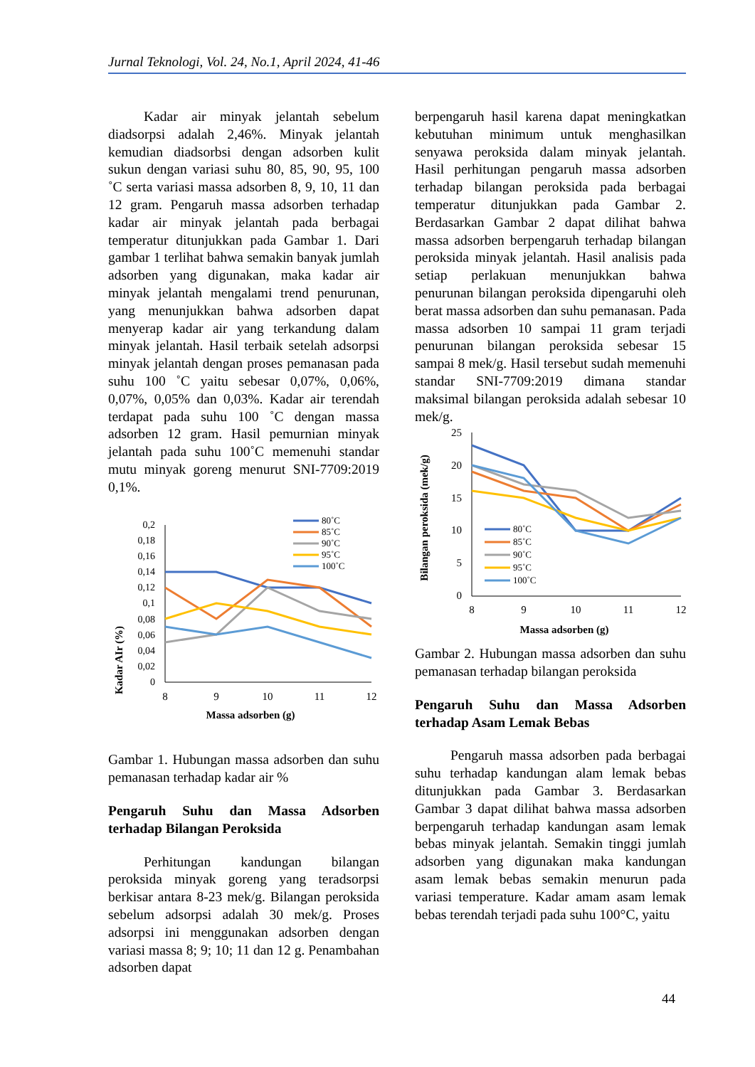Jurnal Teknologi, Vol. 24, No.1, April 2024, 41-46
Kadar air minyak jelantah sebelum diadsorpsi adalah 2,46%. Minyak jelantah kemudian diadsorbsi dengan adsorben kulit sukun dengan variasi suhu 80, 85, 90, 95, 100 ˚C serta variasi massa adsorben 8, 9, 10, 11 dan 12 gram. Pengaruh massa adsorben terhadap kadar air minyak jelantah pada berbagai temperatur ditunjukkan pada Gambar 1. Dari gambar 1 terlihat bahwa semakin banyak jumlah adsorben yang digunakan, maka kadar air minyak jelantah mengalami trend penurunan, yang menunjukkan bahwa adsorben dapat menyerap kadar air yang terkandung dalam minyak jelantah. Hasil terbaik setelah adsorpsi minyak jelantah dengan proses pemanasan pada suhu 100 ˚C yaitu sebesar 0,07%, 0,06%, 0,07%, 0,05% dan 0,03%. Kadar air terendah terdapat pada suhu 100 ˚C dengan massa adsorben 12 gram. Hasil pemurnian minyak jelantah pada suhu 100˚C memenuhi standar mutu minyak goreng menurut SNI-7709:2019 0,1%.
Kadar AIr (%)
0,2
0,18
0,16
0,14
0,12
0,1
0,08
0,06
0,04
0,02
0
8
9
10
11
12
Massa adsorben (g)
80˚C
85˚C
90˚C
95˚C
100˚C
Gambar 1. Hubungan massa adsorben dan suhu pemanasan terhadap kadar air %
Pengaruh Suhu dan Massa Adsorben terhadap Bilangan Peroksida
Perhitungan kandungan bilangan peroksida minyak goreng yang teradsorpsi berkisar antara 8-23 mek/g. Bilangan peroksida sebelum adsorpsi adalah 30 mek/g. Proses adsorpsi ini menggunakan adsorben dengan variasi massa 8; 9; 10; 11 dan 12 g. Penambahan adsorben dapat
berpengaruh hasil karena dapat meningkatkan kebutuhan minimum untuk menghasilkan senyawa peroksida dalam minyak jelantah. Hasil perhitungan pengaruh massa adsorben terhadap bilangan peroksida pada berbagai temperatur ditunjukkan pada Gambar 2. Berdasarkan Gambar 2 dapat dilihat bahwa massa adsorben berpengaruh terhadap bilangan peroksida minyak jelantah. Hasil analisis pada setiap perlakuan menunjukkan bahwa penurunan bilangan peroksida dipengaruhi oleh berat massa adsorben dan suhu pemanasan. Pada massa adsorben 10 sampai 11 gram terjadi penurunan bilangan peroksida sebesar 15 sampai 8 mek/g. Hasil tersebut sudah memenuhi standar SNI-7709:2019 dimana standar maksimal bilangan peroksida adalah sebesar 10 mek/g.
Bilangan peroksida (mek/g)
25
20
15
10
5
0
8
9
10
11
12
Massa adsorben (g)
80˚C
85˚C
90˚C
95˚C
100˚C
Gambar 2. Hubungan massa adsorben dan suhu pemanasan terhadap bilangan peroksida
Pengaruh Suhu dan Massa Adsorben terhadap Asam Lemak Bebas
Pengaruh massa adsorben pada berbagai suhu terhadap kandungan alam lemak bebas ditunjukkan pada Gambar 3. Berdasarkan Gambar 3 dapat dilihat bahwa massa adsorben berpengaruh terhadap kandungan asam lemak bebas minyak jelantah. Semakin tinggi jumlah adsorben yang digunakan maka kandungan asam lemak bebas semakin menurun pada variasi temperature. Kadar amam asam lemak bebas terendah terjadi pada suhu 100°C, yaitu
44